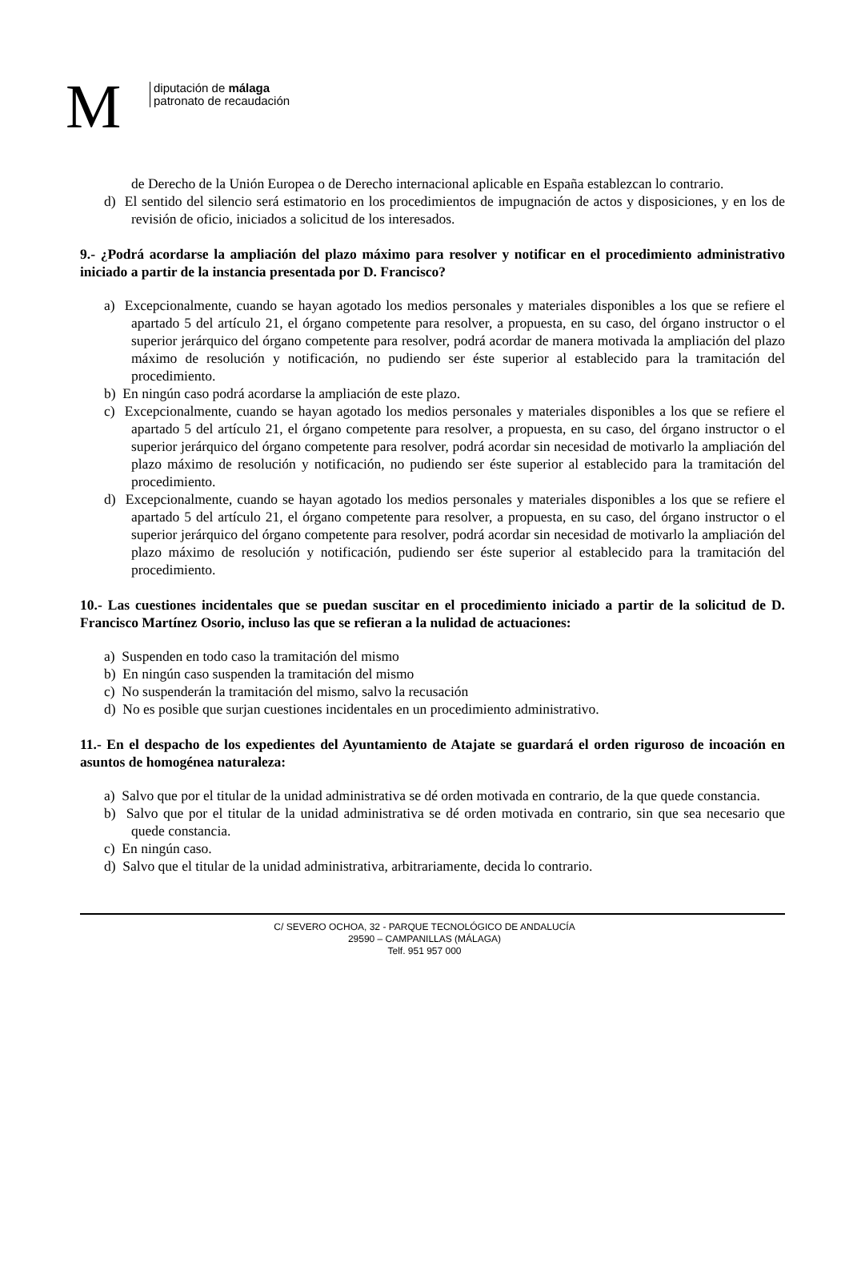M
diputación de málaga
patronato de recaudación
de Derecho de la Unión Europea o de Derecho internacional aplicable en España establezcan lo contrario.
d) El sentido del silencio será estimatorio en los procedimientos de impugnación de actos y disposiciones, y en los de revisión de oficio, iniciados a solicitud de los interesados.
9.- ¿Podrá acordarse la ampliación del plazo máximo para resolver y notificar en el procedimiento administrativo iniciado a partir de la instancia presentada por D. Francisco?
a) Excepcionalmente, cuando se hayan agotado los medios personales y materiales disponibles a los que se refiere el apartado 5 del artículo 21, el órgano competente para resolver, a propuesta, en su caso, del órgano instructor o el superior jerárquico del órgano competente para resolver, podrá acordar de manera motivada la ampliación del plazo máximo de resolución y notificación, no pudiendo ser éste superior al establecido para la tramitación del procedimiento.
b) En ningún caso podrá acordarse la ampliación de este plazo.
c) Excepcionalmente, cuando se hayan agotado los medios personales y materiales disponibles a los que se refiere el apartado 5 del artículo 21, el órgano competente para resolver, a propuesta, en su caso, del órgano instructor o el superior jerárquico del órgano competente para resolver, podrá acordar sin necesidad de motivarlo la ampliación del plazo máximo de resolución y notificación, no pudiendo ser éste superior al establecido para la tramitación del procedimiento.
d) Excepcionalmente, cuando se hayan agotado los medios personales y materiales disponibles a los que se refiere el apartado 5 del artículo 21, el órgano competente para resolver, a propuesta, en su caso, del órgano instructor o el superior jerárquico del órgano competente para resolver, podrá acordar sin necesidad de motivarlo la ampliación del plazo máximo de resolución y notificación, pudiendo ser éste superior al establecido para la tramitación del procedimiento.
10.- Las cuestiones incidentales que se puedan suscitar en el procedimiento iniciado a partir de la solicitud de D. Francisco Martínez Osorio, incluso las que se refieran a la nulidad de actuaciones:
a) Suspenden en todo caso la tramitación del mismo
b) En ningún caso suspenden la tramitación del mismo
c) No suspenderán la tramitación del mismo, salvo la recusación
d) No es posible que surjan cuestiones incidentales en un procedimiento administrativo.
11.- En el despacho de los expedientes del Ayuntamiento de Atajate se guardará el orden riguroso de incoación en asuntos de homogénea naturaleza:
a) Salvo que por el titular de la unidad administrativa se dé orden motivada en contrario, de la que quede constancia.
b) Salvo que por el titular de la unidad administrativa se dé orden motivada en contrario, sin que sea necesario que quede constancia.
c) En ningún caso.
d) Salvo que el titular de la unidad administrativa, arbitrariamente, decida lo contrario.
C/ SEVERO OCHOA, 32 - PARQUE TECNOLÓGICO DE ANDALUCÍA
29590 – CAMPANILLAS (MÁLAGA)
Telf. 951 957 000